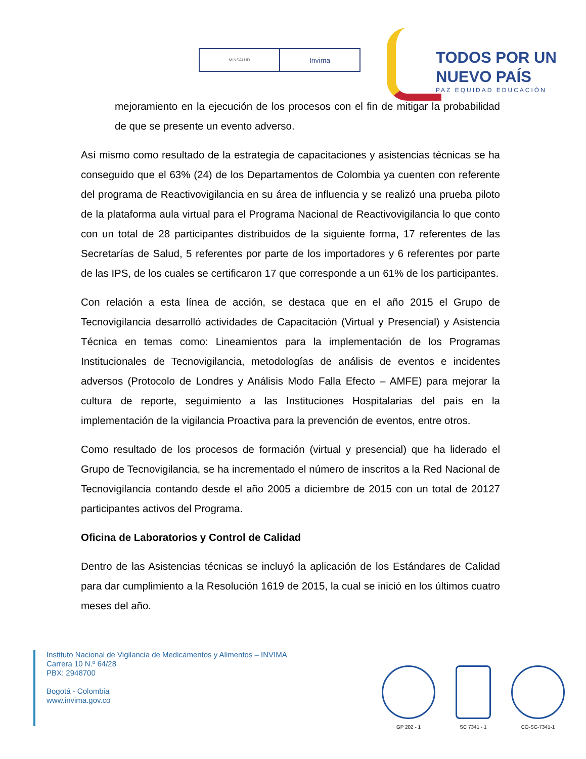MINSALUD
Invima
TODOS POR UN
NUEVO PAÍS
PAZ EQUIDAD EDUCACIÓN
mejoramiento en la ejecución de los procesos con el fin de mitigar la probabilidad de que se presente un evento adverso.
Así mismo como resultado de la estrategia de capacitaciones y asistencias técnicas se ha conseguido que el 63% (24) de los Departamentos de Colombia ya cuenten con referente del programa de Reactivovigilancia en su área de influencia y se realizó una prueba piloto de la plataforma aula virtual para el Programa Nacional de Reactivovigilancia lo que conto con un total de 28 participantes distribuidos de la siguiente forma, 17 referentes de las Secretarías de Salud, 5 referentes por parte de los importadores y 6 referentes por parte de las IPS, de los cuales se certificaron 17 que corresponde a un 61% de los participantes.
Con relación a esta línea de acción, se destaca que en el año 2015 el Grupo de Tecnovigilancia desarrolló actividades de Capacitación (Virtual y Presencial) y Asistencia Técnica en temas como: Lineamientos para la implementación de los Programas Institucionales de Tecnovigilancia, metodologías de análisis de eventos e incidentes adversos (Protocolo de Londres y Análisis Modo Falla Efecto – AMFE) para mejorar la cultura de reporte, seguimiento a las Instituciones Hospitalarias del país en la implementación de la vigilancia Proactiva para la prevención de eventos, entre otros.
Como resultado de los procesos de formación (virtual y presencial) que ha liderado el Grupo de Tecnovigilancia, se ha incrementado el número de inscritos a la Red Nacional de Tecnovigilancia contando desde el año 2005 a diciembre de 2015 con un total de 20127 participantes activos del Programa.
Oficina de Laboratorios y Control de Calidad
Dentro de las Asistencias técnicas se incluyó la aplicación de los Estándares de Calidad para dar cumplimiento a la Resolución 1619 de 2015, la cual se inició en los últimos cuatro meses del año.
Instituto Nacional de Vigilancia de Medicamentos y Alimentos – INVIMA
Carrera 10 N.º 64/28
PBX: 2948700
Bogotá - Colombia
www.invima.gov.co
GP 202 - 1 SC 7341 - 1 CO-SC-7341-1